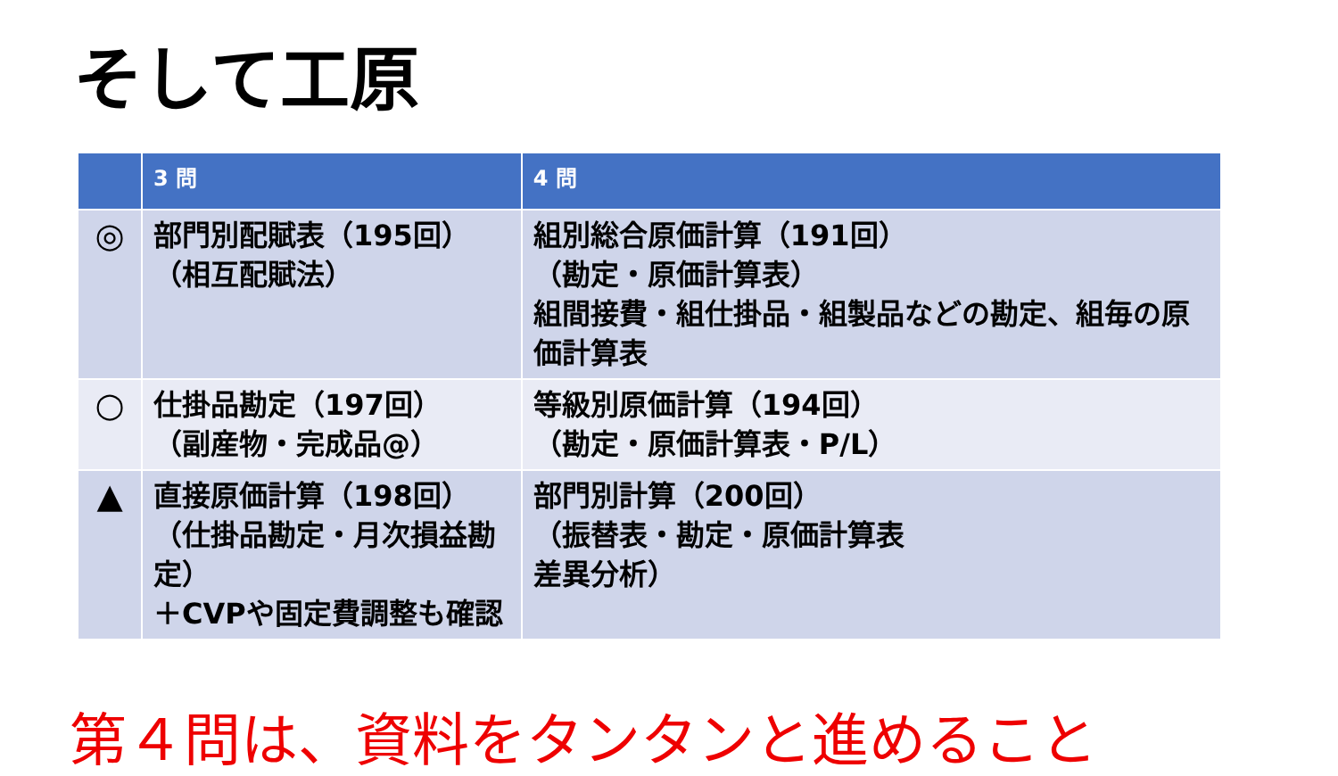そして工原
| | 3 問 | 4 問 |
| --- | --- | --- |
| ◎ | 部門別配賦表（195回） （相互配賦法） | 組別総合原価計算（191回） （勘定・原価計算表） 組間接費・組仕掛品・組製品などの勘定、組毎の原価計算表 |
| ○ | 仕掛品勘定（197回） （副産物・完成品@） | 等級別原価計算（194回） （勘定・原価計算表・P/L） |
| ▲ | 直接原価計算（198回） （仕掛品勘定・月次損益勘定） ＋CVPや固定費調整も確認 | 部門別計算（200回） （振替表・勘定・原価計算表 差異分析） |
第４問は、資料をタンタンと進めること